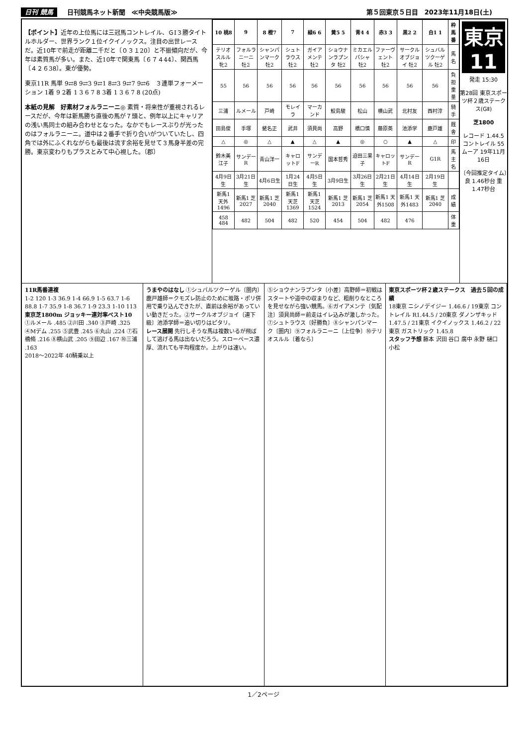日刊 競馬 日刊競馬ネット新聞　≪中央競馬版≫
第５回東京５日目　2023年11月18日(土)
【ポイント】近年の上位馬には三冠馬コントレイル、ＧⅠ３勝タイトルホルダー、世界ランク１位イクイノックス。注目の出世レースだ。近10年で前走が距離二千だと〔０３１20〕と不振傾向だが、今年は素質馬が多い。また、近10年で関東馬〔６７４44〕、関西馬〔４２６38〕。東が優勢。
東京11R 馬単 9⇄8 9⇄3 9⇄1 8⇄3 9⇄7 9⇄6　３連単フォーメーション 1着 9 2着 1 3 6 7 8 3着 1 3 6 7 8 (20点)
本紙の見解　好素材フォルラニーニ◎ 素質・将来性が重視されるレースだが、今年は新馬勝ち直後の馬が７頭と、例年以上にキャリアの浅い馬同士の組み合わせとなった。なかでもレースぶりが光ったのはフォルラニーニ。道中は２番手で折り合いがついていたし、四角では外にふくれながらも最後は流す余裕を見せて３馬身半差の完勝。東京変わりもプラスとみて中心視した。〔郡〕
| 10 桃8 | 9 | 8 橙7 | 7 | 緑6 6 | 黄5 5 | 青4 4 | 赤3 3 | 黒2 2 | 白1 1 | 枠馬番 |
| --- | --- | --- | --- | --- | --- | --- | --- | --- | --- | --- |
| テリオスルル 牝2 | フォルラニーニ 牡2 | シャンパンマーク 牡2 | シュトラウス 牡2 | ガイアメンテ 牡2 | ショウナンラプンタ 牡2 | ミカエルパシャ 牡2 | ファーヴェント 牡2 | サークルオブジョイ 牡2 | シュバルツクーゲル 牡2 | 馬名 |
| 55 | 56 | 56 | 56 | 56 | 56 | 56 | 56 | 56 | 56 | 負担重量 |
| 三浦 | ルメール | 戸崎 | モレイラ | マーカンド | 鮫島駿 | 松山 | 横山武 | 北村友 | 西村淳 | 騎手 |
| 田島俊 | 手塚 | 蛯名正 | 武井 | 須貝尚 | 高野 | 橋口慎 | 藤原英 | 池添学 | 鹿戸雄 | 厩舎 |
| △ | ◎ | △ | ▲ | △ | ▲ | ◎ | ○ | ▲ | △ | 印 |
| 鈴木美江子 | サンデーR | 青山洋一 | キャロットF | サンデーR | 国本哲秀 | 迫田三果子 | キャロットF | サンデーR | G1R | 馬主名 |
| 4月9日生 | 3月21日生 | 4月6日生 | 1月24日生 | 4月5日生 | 3月9日生 | 3月26日生 | 2月21日生 | 4月14日生 | 2月19日生 | |
| 新馬1 天外1496 | 新馬1 芝2027 | 新馬1 芝2040 | 新馬1 天芝1369 | 新馬1 天芝1524 | 新馬1 芝2013 | 新馬1 芝2054 | 新馬1 天外1508 | 新馬1 天外1483 | 新馬1 芝2040 | 成績 |
| 458 484 | 482 | 504 | 482 | 520 | 454 | 504 | 482 | 476 | | 体重 |
東京 11
発走 15:30
第28回 東京スポーツ杯２歳ステークス(GⅡ)
芝1800
レコード 1.44.5 コントレイル 55 ムーア 19年11月16日
〔今回推定タイム〕良 1.46秒台 重 1.47秒台
11R馬番連複
1-2 120 1-3 36.9 1-4 66.9 1-5 63.7 1-6 88.8 1-7 35.9 1-8 36.7 1-9 23.3 1-10 113
東京芝1800m ジョッキー連対率ベスト10
①ルメール .485 ②川田 .340 ③戸崎 .325 ④Mデム .255 ⑤武豊 .245 ⑥丸山 .224 ⑦石橋脩 .216 ⑧横山武 .205 ⑨田辺 .167 ⑩三浦 .163
2018〜2022年 40騎乗以上
うまやのはなし ①シュバルツクーゲル〔圏内〕鹿戸雄師＝クモズレ防止のために坂路・ポリ併用で乗り込んできたが、直前は余裕があっていい動きだった。②サークルオブジョイ〔連下級〕池添学師＝追い切りはピタリ。
レース展開 先行しそうな馬は複数いるが飛ばして逃げる馬は出ないだろう。スローペース濃厚、流れても平均程度か。上がりは速い。
⑤ショウナンラプンタ〔小差〕高野師＝初戦はスタートや道中の収まりなど、粗削りなところを見せながら強い競馬。⑥ガイアメンテ〔気配注〕須貝尚師＝前走はイレ込みが激しかった。⑦シュトラウス〔好勝負〕⑧シャンパンマーク〔圏内〕⑨フォルラニーニ〔上位争〕⑩テリオスルル〔着なら〕
東京スポーツ杯２歳ステークス　過去５回の成績
18東京 ニシノデイジー 1.46.6 / 19東京 コントレイル R1.44.5 / 20東京 ダノンザキッド 1.47.5 / 21東京 イクイノックス 1.46.2 / 22東京 ガストリック 1.45.8
スタッフ予想 藤本 沢田 谷口 廣中 永野 樋口 小松
1／2ページ